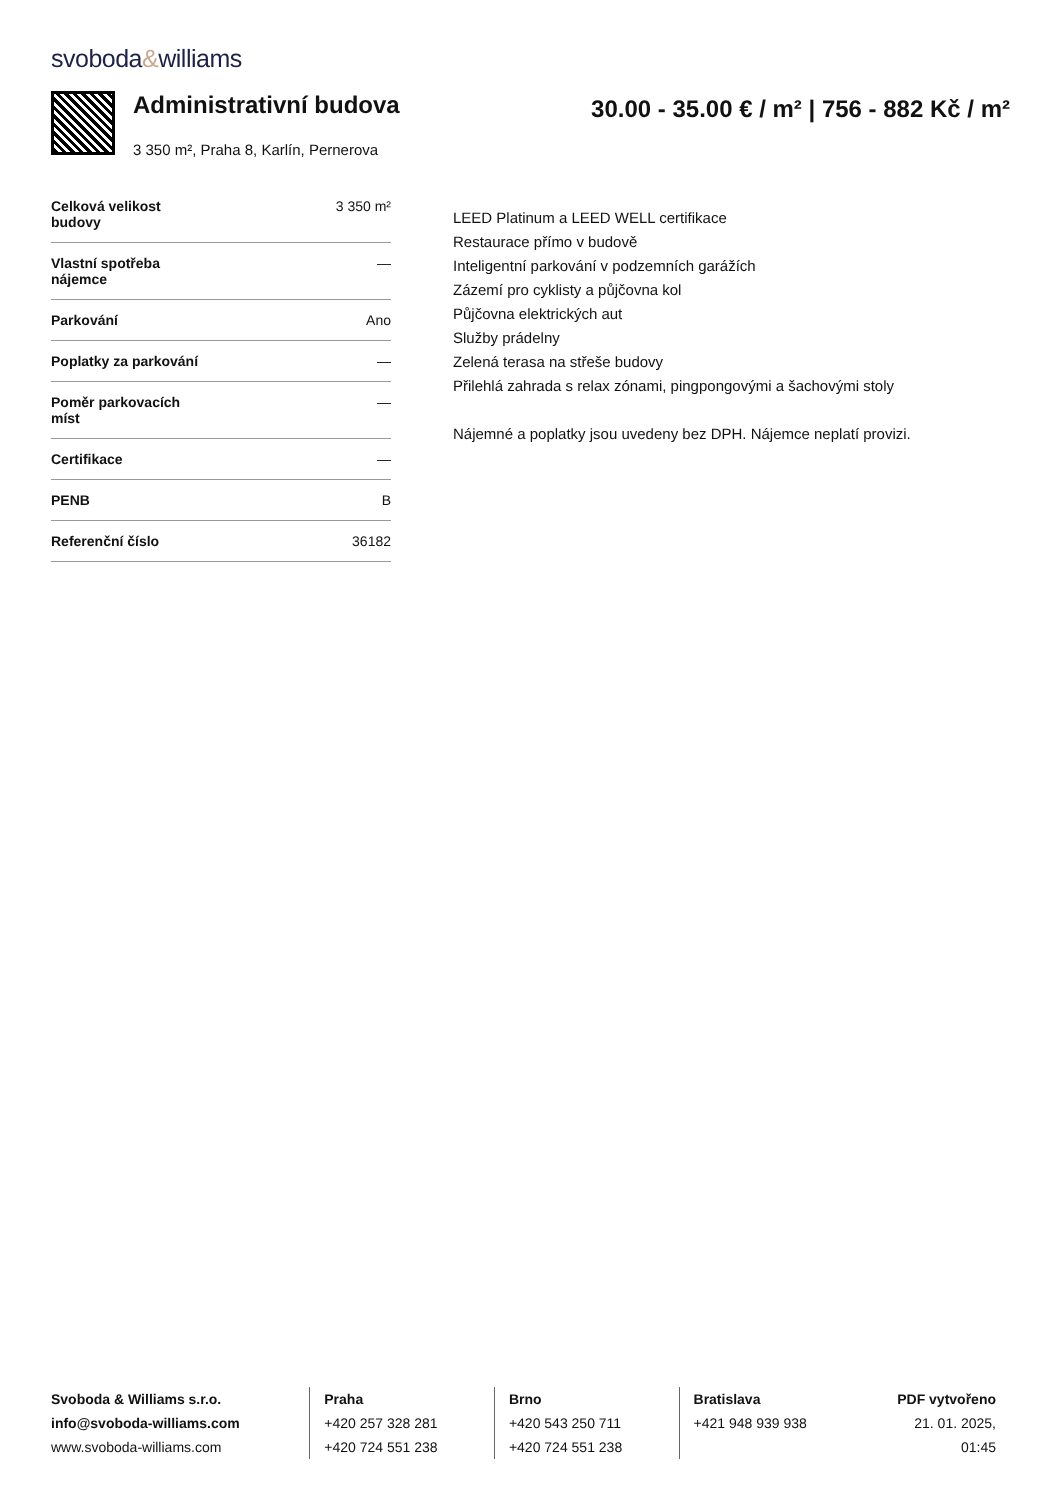svoboda&williams
Administrativní budova
3 350 m², Praha 8, Karlín, Pernerova
30.00 - 35.00 € / m² | 756 - 882 Kč / m²
| Celková velikost budovy | 3 350 m² |
| Vlastní spotřeba nájemce | — |
| Parkování | Ano |
| Poplatky za parkování | — |
| Poměr parkovacích míst | — |
| Certifikace | — |
| PENB | B |
| Referenční číslo | 36182 |
LEED Platinum a LEED WELL certifikace
Restaurace přímo v budově
Inteligentní parkování v podzemních garážích
Zázemí pro cyklisty a půjčovna kol
Půjčovna elektrických aut
Služby prádelny
Zelená terasa na střeše budovy
Přilehlá zahrada s relax zónami, pingpongovými a šachovými stoly
Nájemné a poplatky jsou uvedeny bez DPH. Nájemce neplatí provizi.
Svoboda & Williams s.r.o.
info@svoboda-williams.com
www.svoboda-williams.com
Praha
+420 257 328 281
+420 724 551 238
Brno
+420 543 250 711
+420 724 551 238
Bratislava
+421 948 939 938
PDF vytvořeno
21. 01. 2025, 01:45